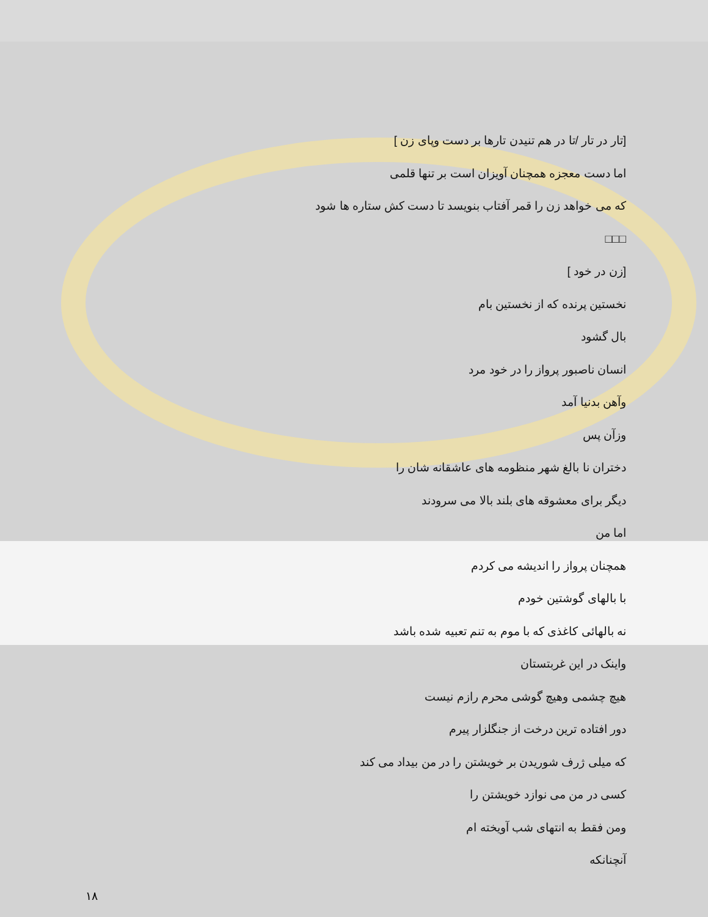[تار در تار /تا در هم تنیدن تارها بر دست وپای زن ]
اما دست معجزه همچنان آویزان است بر تنها قلمی
که می خواهد زن را قمر آفتاب بنویسد تا دست کش ستاره ها شود
□□□
[زن در خود ]
نخستین پرنده که از نخستین بام
بال گشود
انسان ناصبور پرواز را در خود مرد
وآهن بدنیا آمد
وزآن پس
دختران نا بالغ شهر منظومه های عاشقانه شان را
دیگر برای معشوقه های بلند بالا می سرودند
اما من
همچنان پرواز را اندیشه می کردم
با بالهای گوشتین خودم
نه بالهائی کاغذی که با موم به تنم تعبیه شده باشد
واینک در این غربتستان
هیچ چشمی وهیچ گوشی محرم رازم نیست
دور افتاده ترین درخت از جنگلزار پیرم
که میلی ژرف شوریدن بر خویشتن را در من بیداد می کند
کسی در من می نوازد خویشتن را
ومن فقط به انتهای شب آویخته ام
آنچنانکه
١٨